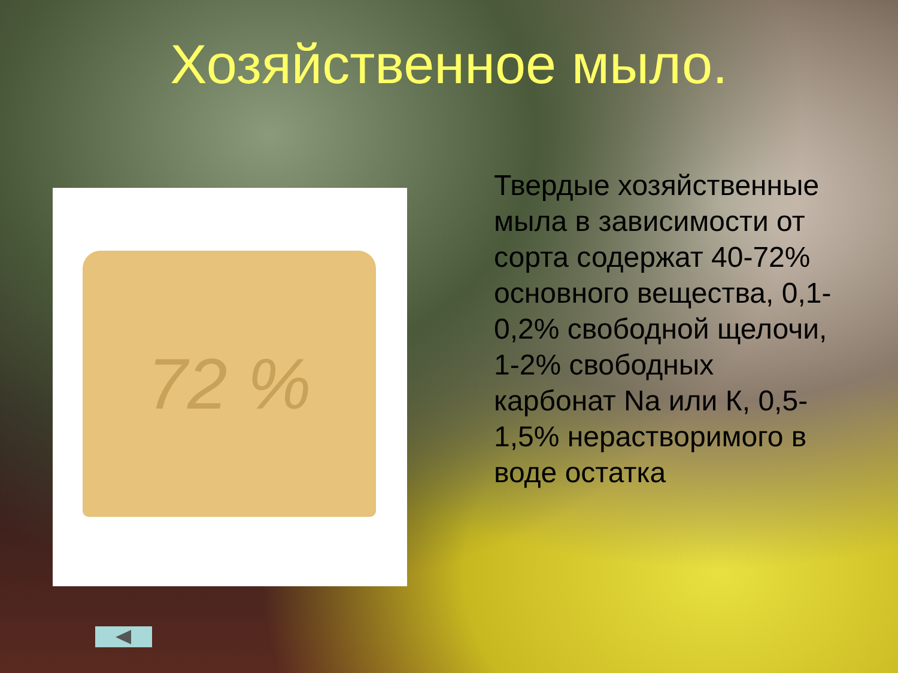Хозяйственное мыло.
72 %
Твердые хозяйственные мыла в зависимости от сорта содержат 40-72% основного вещества, 0,1-0,2% свободной щелочи, 1-2% свободных карбонат Na или К, 0,5-1,5% нерастворимого в воде остатка